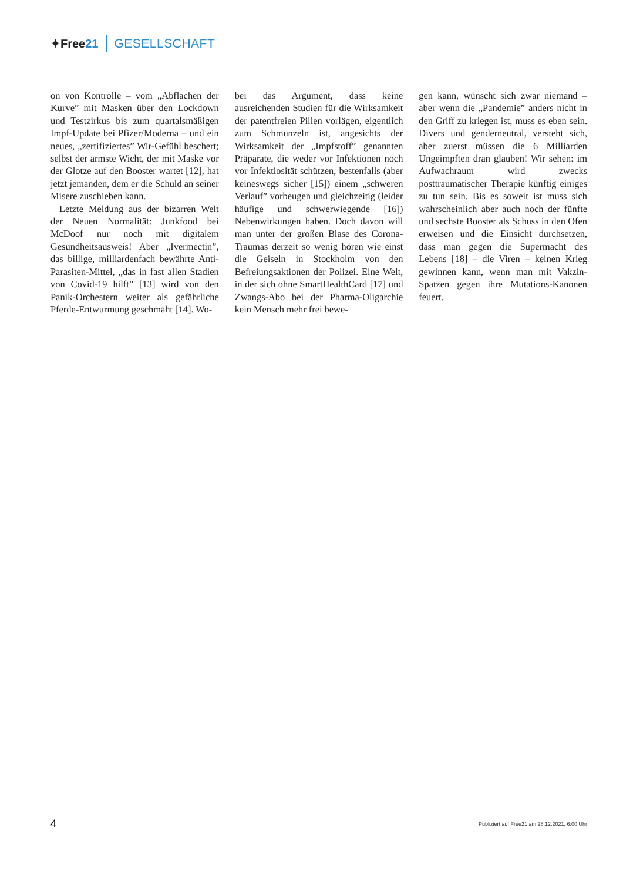✦Free21 GESELLSCHAFT
on von Kontrolle – vom „Abflachen der Kurve” mit Masken über den Lockdown und Testzirkus bis zum quartalsmäßigen Impf-Update bei Pfizer/Moderna – und ein neues, „zertifiziertes” Wir-Gefühl beschert; selbst der ärmste Wicht, der mit Maske vor der Glotze auf den Booster wartet [12], hat jetzt jemanden, dem er die Schuld an seiner Misere zuschieben kann.
Letzte Meldung aus der bizarren Welt der Neuen Normalität: Junkfood bei McDoof nur noch mit digitalem Gesundheitsausweis! Aber „Ivermectin”, das billige, milliardenfach bewährte Anti-Parasiten-Mittel, „das in fast allen Stadien von Covid-19 hilft” [13] wird von den Panik-Orchestern weiter als gefährliche Pferde-Entwurmung geschmäht [14]. Wo-
bei das Argument, dass keine ausreichenden Studien für die Wirksamkeit der patentfreien Pillen vorlägen, eigentlich zum Schmunzeln ist, angesichts der Wirksamkeit der „Impfstoff” genannten Präparate, die weder vor Infektionen noch vor Infektiosität schützen, bestenfalls (aber keineswegs sicher [15]) einem „schweren Verlauf” vorbeugen und gleichzeitig (leider häufige und schwerwiegende [16]) Nebenwirkungen haben. Doch davon will man unter der großen Blase des Corona-Traumas derzeit so wenig hören wie einst die Geiseln in Stockholm von den Befreiungsaktionen der Polizei. Eine Welt, in der sich ohne SmartHealthCard [17] und Zwangs-Abo bei der Pharma-Oligarchie kein Mensch mehr frei bewe-
gen kann, wünscht sich zwar niemand – aber wenn die „Pandemie” anders nicht in den Griff zu kriegen ist, muss es eben sein. Divers und genderneutral, versteht sich, aber zuerst müssen die 6 Milliarden Ungeimpften dran glauben! Wir sehen: im Aufwachraum wird zwecks posttraumatischer Therapie künftig einiges zu tun sein. Bis es soweit ist muss sich wahrscheinlich aber auch noch der fünfte und sechste Booster als Schuss in den Ofen erweisen und die Einsicht durchsetzen, dass man gegen die Supermacht des Lebens [18] – die Viren – keinen Krieg gewinnen kann, wenn man mit Vakzin-Spatzen gegen ihre Mutations-Kanonen feuert.
4
Publiziert auf Free21 am 28.12.2021, 6:00 Uhr